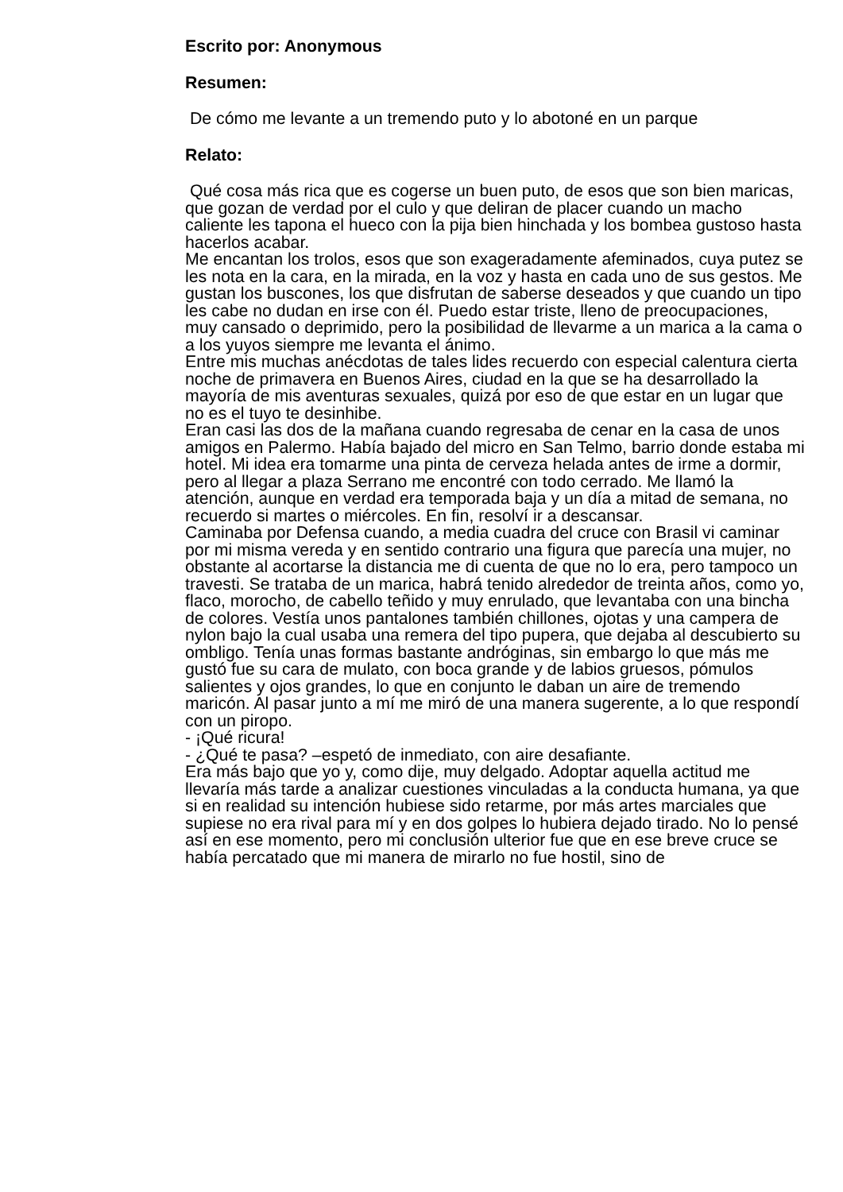Escrito por: Anonymous
Resumen:
De cómo me levante a un tremendo puto y lo abotoné en un parque
Relato:
Qué cosa más rica que es cogerse un buen puto, de esos que son bien maricas, que gozan de verdad por el culo y que deliran de placer cuando un macho caliente les tapona el hueco con la pija bien hinchada y los bombea gustoso hasta hacerlos acabar.
Me encantan los trolos, esos que son exageradamente afeminados, cuya putez se les nota en la cara, en la mirada, en la voz y hasta en cada uno de sus gestos. Me gustan los buscones, los que disfrutan de saberse deseados y que cuando un tipo les cabe no dudan en irse con él. Puedo estar triste, lleno de preocupaciones, muy cansado o deprimido, pero la posibilidad de llevarme a un marica a la cama o a los yuyos siempre me levanta el ánimo.
Entre mis muchas anécdotas de tales lides recuerdo con especial calentura cierta noche de primavera en Buenos Aires, ciudad en la que se ha desarrollado la mayoría de mis aventuras sexuales, quizá por eso de que estar en un lugar que no es el tuyo te desinhibe.
Eran casi las dos de la mañana cuando regresaba de cenar en la casa de unos amigos en Palermo. Había bajado del micro en San Telmo, barrio donde estaba mi hotel. Mi idea era tomarme una pinta de cerveza helada antes de irme a dormir, pero al llegar a plaza Serrano me encontré con todo cerrado. Me llamó la atención, aunque en verdad era temporada baja y un día a mitad de semana, no recuerdo si martes o miércoles. En fin, resolví ir a descansar.
Caminaba por Defensa cuando, a media cuadra del cruce con Brasil vi caminar por mi misma vereda y en sentido contrario una figura que parecía una mujer, no obstante al acortarse la distancia me di cuenta de que no lo era, pero tampoco un travesti. Se trataba de un marica, habrá tenido alrededor de treinta años, como yo, flaco, morocho, de cabello teñido y muy enrulado, que levantaba con una bincha de colores. Vestía unos pantalones también chillones, ojotas y una campera de nylon bajo la cual usaba una remera del tipo pupera, que dejaba al descubierto su ombligo. Tenía unas formas bastante andróginas, sin embargo lo que más me gustó fue su cara de mulato, con boca grande y de labios gruesos, pómulos salientes y ojos grandes, lo que en conjunto le daban un aire de tremendo maricón. Al pasar junto a mí me miró de una manera sugerente, a lo que respondí con un piropo.
- ¡Qué ricura!
- ¿Qué te pasa? –espetó de inmediato, con aire desafiante.
Era más bajo que yo y, como dije, muy delgado. Adoptar aquella actitud me llevaría más tarde a analizar cuestiones vinculadas a la conducta humana, ya que si en realidad su intención hubiese sido retarme, por más artes marciales que supiese no era rival para mí y en dos golpes lo hubiera dejado tirado. No lo pensé así en ese momento, pero mi conclusión ulterior fue que en ese breve cruce se había percatado que mi manera de mirarlo no fue hostil, sino de